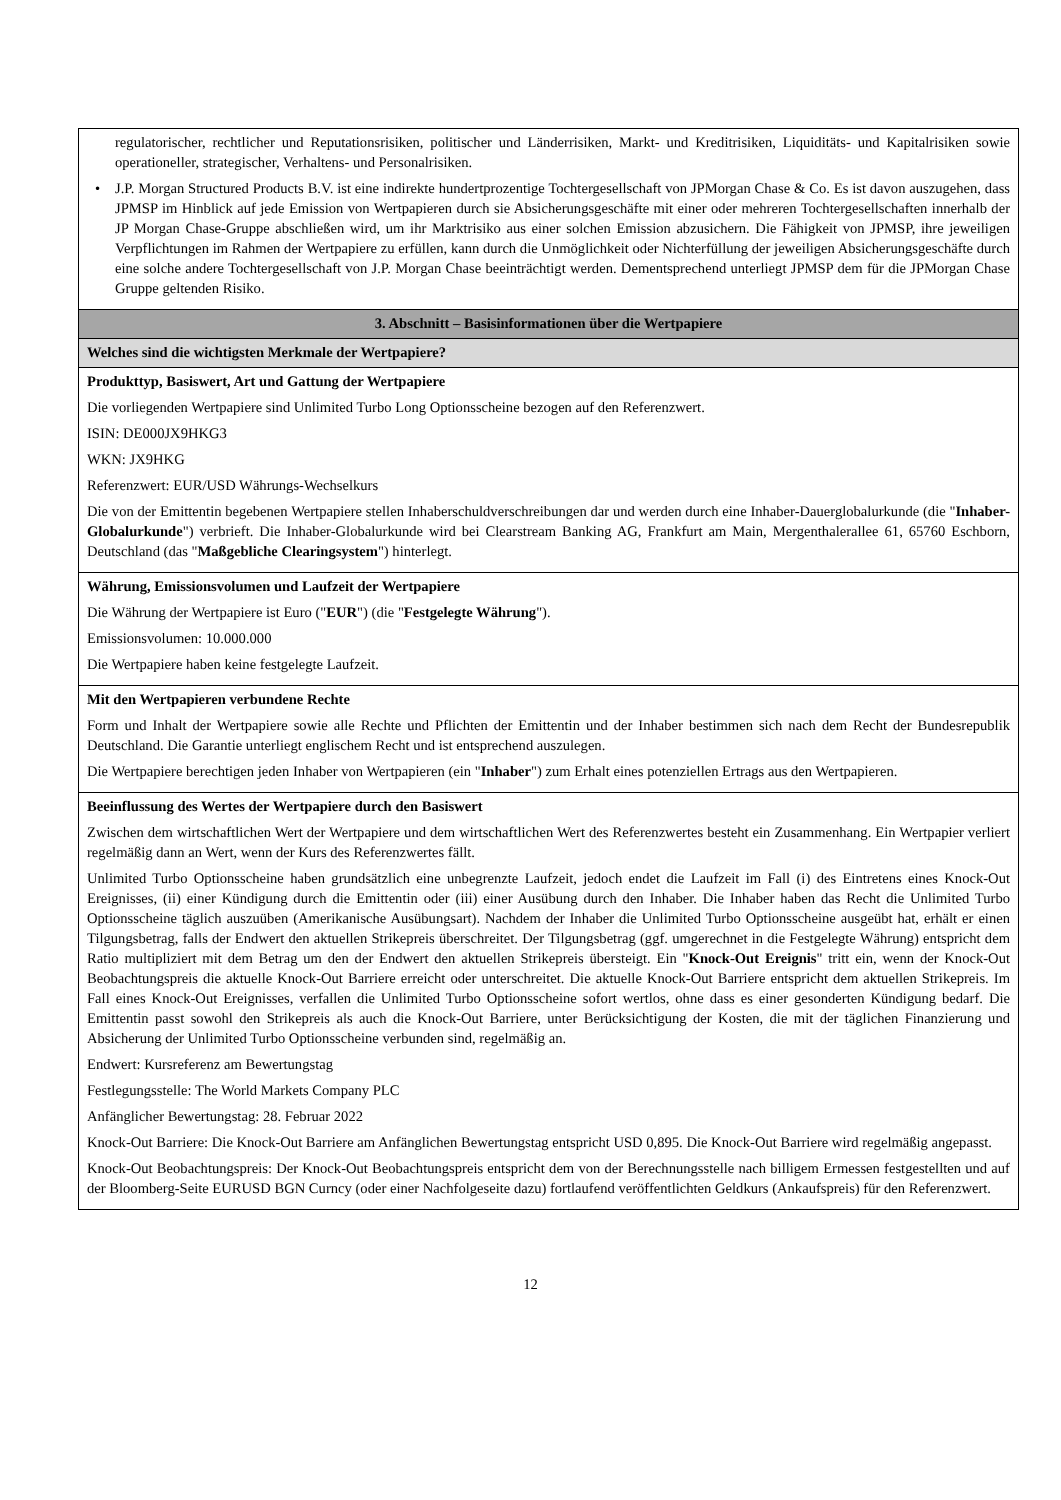| regulatorischer, rechtlicher und Reputationsrisiken, politischer und Länderrisiken, Markt- und Kreditrisiken, Liquiditäts- und Kapitalrisiken sowie operationeller, strategischer, Verhaltens- und Personalrisiken. • J.P. Morgan Structured Products B.V. ist eine indirekte hundertprozentige Tochtergesellschaft von JPMorgan Chase & Co. Es ist davon auszugehen, dass JPMSP im Hinblick auf jede Emission von Wertpapieren durch sie Absicherungsgeschäfte mit einer oder mehreren Tochtergesellschaften innerhalb der JP Morgan Chase-Gruppe abschließen wird, um ihr Marktrisiko aus einer solchen Emission abzusichern. Die Fähigkeit von JPMSP, ihre jeweiligen Verpflichtungen im Rahmen der Wertpapiere zu erfüllen, kann durch die Unmöglichkeit oder Nichterfüllung der jeweiligen Absicherungsgeschäfte durch eine solche andere Tochtergesellschaft von J.P. Morgan Chase beeinträchtigt werden. Dementsprechend unterliegt JPMSP dem für die JPMorgan Chase Gruppe geltenden Risiko. |
| 3. Abschnitt – Basisinformationen über die Wertpapiere |
| Welches sind die wichtigsten Merkmale der Wertpapiere? |
| Produkttyp, Basiswert, Art und Gattung der Wertpapiere Die vorliegenden Wertpapiere sind Unlimited Turbo Long Optionsscheine bezogen auf den Referenzwert. ISIN: DE000JX9HKG3 WKN: JX9HKG Referenzwert: EUR/USD Währungs-Wechselkurs Die von der Emittentin begebenen Wertpapiere stellen Inhaberschuldverschreibungen dar und werden durch eine Inhaber-Dauerglobalurkunde (die " Inhaber-Globalurkunde ") verbrieft. Die Inhaber-Globalurkunde wird bei Clearstream Banking AG, Frankfurt am Main, Mergenthalerallee 61, 65760 Eschborn, Deutschland (das " Maßgebliche Clearingsystem ") hinterlegt. |
| Währung, Emissionsvolumen und Laufzeit der Wertpapiere Die Währung der Wertpapiere ist Euro (" EUR ") (die " Festgelegte Währung "). Emissionsvolumen: 10.000.000 Die Wertpapiere haben keine festgelegte Laufzeit. |
| Mit den Wertpapieren verbundene Rechte Form und Inhalt der Wertpapiere sowie alle Rechte und Pflichten der Emittentin und der Inhaber bestimmen sich nach dem Recht der Bundesrepublik Deutschland. Die Garantie unterliegt englischem Recht und ist entsprechend auszulegen. Die Wertpapiere berechtigen jeden Inhaber von Wertpapieren (ein " Inhaber ") zum Erhalt eines potenziellen Ertrags aus den Wertpapieren. |
| Beeinflussung des Wertes der Wertpapiere durch den Basiswert Zwischen dem wirtschaftlichen Wert der Wertpapiere und dem wirtschaftlichen Wert des Referenzwertes besteht ein Zusammenhang. Ein Wertpapier verliert regelmäßig dann an Wert, wenn der Kurs des Referenzwertes fällt. Unlimited Turbo Optionsscheine haben grundsätzlich eine unbegrenzte Laufzeit, jedoch endet die Laufzeit im Fall (i) des Eintretens eines Knock-Out Ereignisses, (ii) einer Kündigung durch die Emittentin oder (iii) einer Ausübung durch den Inhaber. Die Inhaber haben das Recht die Unlimited Turbo Optionsscheine täglich auszuüben (Amerikanische Ausübungsart). Nachdem der Inhaber die Unlimited Turbo Optionsscheine ausgeübt hat, erhält er einen Tilgungsbetrag, falls der Endwert den aktuellen Strikepreis überschreitet. Der Tilgungsbetrag (ggf. umgerechnet in die Festgelegte Währung) entspricht dem Ratio multipliziert mit dem Betrag um den der Endwert den aktuellen Strikepreis übersteigt. Ein " Knock-Out Ereignis " tritt ein, wenn der Knock-Out Beobachtungspreis die aktuelle Knock-Out Barriere erreicht oder unterschreitet. Die aktuelle Knock-Out Barriere entspricht dem aktuellen Strikepreis. Im Fall eines Knock-Out Ereignisses, verfallen die Unlimited Turbo Optionsscheine sofort wertlos, ohne dass es einer gesonderten Kündigung bedarf. Die Emittentin passt sowohl den Strikepreis als auch die Knock-Out Barriere, unter Berücksichtigung der Kosten, die mit der täglichen Finanzierung und Absicherung der Unlimited Turbo Optionsscheine verbunden sind, regelmäßig an. Endwert: Kursreferenz am Bewertungstag Festlegungsstelle: The World Markets Company PLC Anfänglicher Bewertungstag: 28. Februar 2022 Knock-Out Barriere: Die Knock-Out Barriere am Anfänglichen Bewertungstag entspricht USD 0,895. Die Knock-Out Barriere wird regelmäßig angepasst. Knock-Out Beobachtungspreis: Der Knock-Out Beobachtungspreis entspricht dem von der Berechnungsstelle nach billigem Ermessen festgestellten und auf der Bloomberg-Seite EURUSD BGN Curncy (oder einer Nachfolgeseite dazu) fortlaufend veröffentlichten Geldkurs (Ankaufspreis) für den Referenzwert. |
12